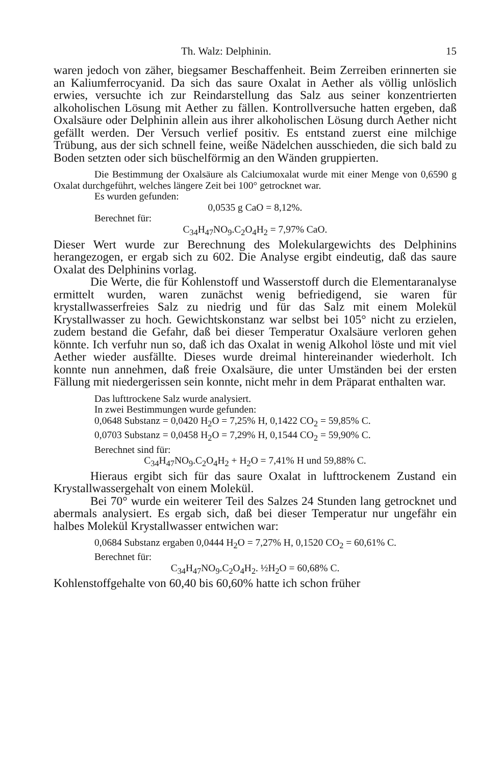Th. Walz: Delphinin. 15
waren jedoch von zäher, biegsamer Beschaffenheit. Beim Zerreiben erinnerten sie an Kaliumferrocyanid. Da sich das saure Oxalat in Aether als völlig unlöslich erwies, versuchte ich zur Reindarstellung das Salz aus seiner konzentrierten alkoholischen Lösung mit Aether zu fällen. Kontrollversuche hatten ergeben, daß Oxalsäure oder Delphinin allein aus ihrer alkoholischen Lösung durch Aether nicht gefällt werden. Der Versuch verlief positiv. Es entstand zuerst eine milchige Trübung, aus der sich schnell feine, weiße Nädelchen ausschieden, die sich bald zu Boden setzten oder sich büschelförmig an den Wänden gruppierten.
Die Bestimmung der Oxalsäure als Calciumoxalat wurde mit einer Menge von 0,6590 g Oxalat durchgeführt, welches längere Zeit bei 100° getrocknet war.
Es wurden gefunden:
0,0535 g CaO = 8,12%.
Berechnet für:
C<sub>34</sub>H<sub>47</sub>NO<sub>9</sub>.C<sub>2</sub>O<sub>4</sub>H<sub>2</sub> = 7,97% CaO.
Dieser Wert wurde zur Berechnung des Molekulargewichts des Delphinins herangezogen, er ergab sich zu 602. Die Analyse ergibt eindeutig, daß das saure Oxalat des Delphinins vorlag.
Die Werte, die für Kohlenstoff und Wasserstoff durch die Elementaranalyse ermittelt wurden, waren zunächst wenig befriedigend, sie waren für krystallwasserfreies Salz zu niedrig und für das Salz mit einem Molekül Krystallwasser zu hoch. Gewichtskonstanz war selbst bei 105° nicht zu erzielen, zudem bestand die Gefahr, daß bei dieser Temperatur Oxalsäure verloren gehen könnte. Ich verfuhr nun so, daß ich das Oxalat in wenig Alkohol löste und mit viel Aether wieder ausfällte. Dieses wurde dreimal hintereinander wiederholt. Ich konnte nun annehmen, daß freie Oxalsäure, die unter Umständen bei der ersten Fällung mit niedergerissen sein konnte, nicht mehr in dem Präparat enthalten war.
Das lufttrockene Salz wurde analysiert.
In zwei Bestimmungen wurde gefunden:
0,0648 Substanz = 0,0420 H<sub>2</sub>O = 7,25% H, 0,1422 CO<sub>2</sub> = 59,85% C.
0,0703 Substanz = 0,0458 H<sub>2</sub>O = 7,29% H, 0,1544 CO<sub>2</sub> = 59,90% C.
Berechnet sind für:
C<sub>34</sub>H<sub>47</sub>NO<sub>9</sub>.C<sub>2</sub>O<sub>4</sub>H<sub>2</sub> + H<sub>2</sub>O = 7,41% H und 59,88% C.
Hieraus ergibt sich für das saure Oxalat in lufttrockenem Zustand ein Krystallwassergehalt von einem Molekül.
Bei 70° wurde ein weiterer Teil des Salzes 24 Stunden lang getrocknet und abermals analysiert. Es ergab sich, daß bei dieser Temperatur nur ungefähr ein halbes Molekül Krystallwasser entwichen war:
0,0684 Substanz ergaben 0,0444 H<sub>2</sub>O = 7,27% H, 0,1520 CO<sub>2</sub> = 60,61% C.
Berechnet für:
C<sub>34</sub>H<sub>47</sub>NO<sub>9</sub>.C<sub>2</sub>O<sub>4</sub>H<sub>2</sub>. ½H<sub>2</sub>O = 60,68% C.
Kohlenstoffgehalte von 60,40 bis 60,60% hatte ich schon früher